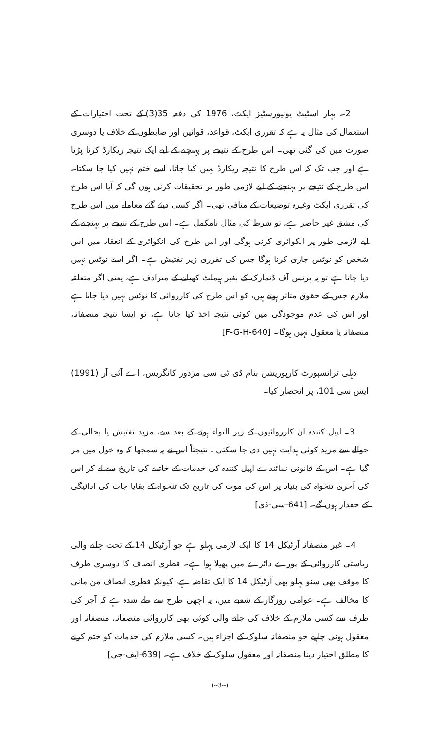2۔ بہار اسٹیٹ یونیورسٹیز ایکٹ، 1976 کی دفعہ 35(3) کے تحت اختیارات کے استعمال کی مثال یہ ہے کہ تقرری ایکٹ، قواعد، قوانین اور ضابطوں کے خلاف یا دوسری صورت میں کی گئی تھی۔ اس طرح کے نتیجے پر پہنچنے کے لیے ایک نتیجہ ریکارڈ کرنا پڑتا ہے اور جب تک کہ اس طرح کا نتیجہ ریکارڈ نہیں کیا جاتا، اسے ختم نہیں کیا جا سکتا۔ اس طرح کے نتیجے پر پہنچنے کے لیے لازمی طور پر تحقیقات کرنی ہوں گی کہ آیا اس طرح کی تقرری ایکٹ وغیرہ توضیعات کے منافی تھی۔ اگر کسی دیئے گئے معاملے میں اس طرح کی مشق غیر حاضر ہے، تو شرط کی مثال نامکمل ہے۔ اس طرح کے نتیجے پر پہنچنے کے لیے لازمی طور پر انکوائری کرنی ہوگی اور اس طرح کی انکوائری کے انعقاد میں اس شخص کو نوٹس جاری کرنا ہوگا جس کی تقرری زیر تفتیش ہے۔ اگر اسے نوٹس نہیں دیا جاتا ہے تو یہ پرنس آف ڈنمارک کے بغیر ہیملٹ کھیلنے کے مترادف ہے، یعنی اگر متعلقہ ملازم جس کے حقوق متاثر ہوتے ہیں، کو اس طرح کی کارروائی کا نوٹس نہیں دیا جاتا ہے اور اس کی عدم موجودگی میں کوئی نتیجہ اخذ کیا جاتا ہے، تو ایسا نتیجہ منصفانہ، منصفانہ یا معقول نہیں ہوگا۔ [F-G-H-640]
دہلی ٹرانسپورٹ کارپوریشن بنام ڈی ٹی سی مزدور کانگریس، اے آئی آر (1991) ایس سی 101، پر انحصار کیا۔
3۔ اپیل کنندہ ان کارروائیوں کے زیر التواء ہونے کے بعد سے، مزید تفتیش یا بحالی کے حوالے سے مزید کوئی ہدایت نہیں دی جا سکتی۔ نتیجتاً اس نے یہ سمجھا کہ وہ خول میں مر گیا ہے۔ اس کے قانونی نمائندے اپیل کنندہ کی خدمات کے خاتمے کی تاریخ سے لے کر اس کی آخری تنخواہ کی بنیاد پر اس کی موت کی تاریخ تک تنخواہ کے بقایا جات کی ادائیگی کے حقدار ہوں گے۔ [641-سی-ڈی]
4۔ غیر منصفانہ آرٹیکل 14 کا ایک لازمی پہلو ہے جو آرٹیکل 14 کے تحت چلنے والی ریاستی کارروائی کے پورے دائرے میں پھیلا ہوا ہے۔ فطری انصاف کا دوسری طرف کا موقف بھی سنو پہلو بھی آرٹیکل 14 کا ایک تقاضہ ہے، کیونکہ فطری انصاف من مانی کا مخالف ہے۔ عوامی روزگار کے شعبے میں، یہ اچھی طرح سے طے شدہ ہے کہ آجر کی طرف سے کسی ملازم کے خلاف کی جانے والی کوئی بھی کارروائی منصفانہ، منصفانہ اور معقول ہونی چاہیے جو منصفانہ سلوک کے اجزاء ہیں۔ کسی ملازم کی خدمات کو ختم کرنے کا مطلق اختیار دینا منصفانہ اور معقول سلوک کے خلاف ہے۔ [639-ایف-جی]
(--3--)